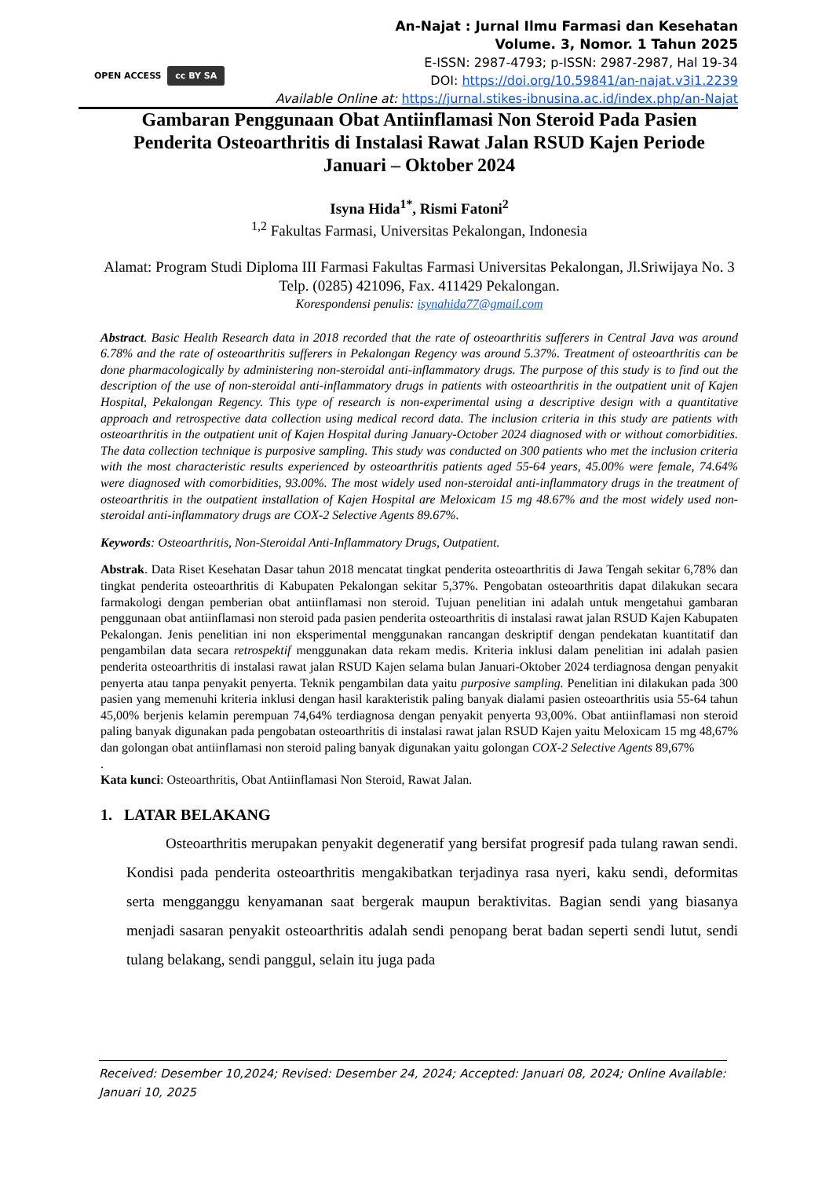An-Najat : Jurnal Ilmu Farmasi dan Kesehatan
Volume. 3, Nomor. 1 Tahun 2025
E-ISSN: 2987-4793; p-ISSN: 2987-2987, Hal 19-34
DOI: https://doi.org/10.59841/an-najat.v3i1.2239
Available Online at: https://jurnal.stikes-ibnusina.ac.id/index.php/an-Najat
OPEN ACCESS cc BY SA
Gambaran Penggunaan Obat Antiinflamasi Non Steroid Pada Pasien Penderita Osteoarthritis di Instalasi Rawat Jalan RSUD Kajen Periode Januari – Oktober 2024
Isyna Hida<sup>1*</sup>, Rismi Fatoni<sup>2</sup>
<sup>1,2</sup> Fakultas Farmasi, Universitas Pekalongan, Indonesia
Alamat: Program Studi Diploma III Farmasi Fakultas Farmasi Universitas Pekalongan, Jl.Sriwijaya No. 3 Telp. (0285) 421096, Fax. 411429 Pekalongan.
Korespondensi penulis: isynahida77@gmail.com
Abstract. Basic Health Research data in 2018 recorded that the rate of osteoarthritis sufferers in Central Java was around 6.78% and the rate of osteoarthritis sufferers in Pekalongan Regency was around 5.37%. Treatment of osteoarthritis can be done pharmacologically by administering non-steroidal anti-inflammatory drugs. The purpose of this study is to find out the description of the use of non-steroidal anti-inflammatory drugs in patients with osteoarthritis in the outpatient unit of Kajen Hospital, Pekalongan Regency. This type of research is non-experimental using a descriptive design with a quantitative approach and retrospective data collection using medical record data. The inclusion criteria in this study are patients with osteoarthritis in the outpatient unit of Kajen Hospital during January-October 2024 diagnosed with or without comorbidities. The data collection technique is purposive sampling. This study was conducted on 300 patients who met the inclusion criteria with the most characteristic results experienced by osteoarthritis patients aged 55-64 years, 45.00% were female, 74.64% were diagnosed with comorbidities, 93.00%. The most widely used non-steroidal anti-inflammatory drugs in the treatment of osteoarthritis in the outpatient installation of Kajen Hospital are Meloxicam 15 mg 48.67% and the most widely used non-steroidal anti-inflammatory drugs are COX-2 Selective Agents 89.67%.
Keywords: Osteoarthritis, Non-Steroidal Anti-Inflammatory Drugs, Outpatient.
Abstrak. Data Riset Kesehatan Dasar tahun 2018 mencatat tingkat penderita osteoarthritis di Jawa Tengah sekitar 6,78% dan tingkat penderita osteoarthritis di Kabupaten Pekalongan sekitar 5,37%. Pengobatan osteoarthritis dapat dilakukan secara farmakologi dengan pemberian obat antiinflamasi non steroid. Tujuan penelitian ini adalah untuk mengetahui gambaran penggunaan obat antiinflamasi non steroid pada pasien penderita osteoarthritis di instalasi rawat jalan RSUD Kajen Kabupaten Pekalongan. Jenis penelitian ini non eksperimental menggunakan rancangan deskriptif dengan pendekatan kuantitatif dan pengambilan data secara retrospektif menggunakan data rekam medis. Kriteria inklusi dalam penelitian ini adalah pasien penderita osteoarthritis di instalasi rawat jalan RSUD Kajen selama bulan Januari-Oktober 2024 terdiagnosa dengan penyakit penyerta atau tanpa penyakit penyerta. Teknik pengambilan data yaitu purposive sampling. Penelitian ini dilakukan pada 300 pasien yang memenuhi kriteria inklusi dengan hasil karakteristik paling banyak dialami pasien osteoarthritis usia 55-64 tahun 45,00% berjenis kelamin perempuan 74,64% terdiagnosa dengan penyakit penyerta 93,00%. Obat antiinflamasi non steroid paling banyak digunakan pada pengobatan osteoarthritis di instalasi rawat jalan RSUD Kajen yaitu Meloxicam 15 mg 48,67% dan golongan obat antiinflamasi non steroid paling banyak digunakan yaitu golongan COX-2 Selective Agents 89,67%
.
Kata kunci: Osteoarthritis, Obat Antiinflamasi Non Steroid, Rawat Jalan.
1. LATAR BELAKANG
Osteoarthritis merupakan penyakit degeneratif yang bersifat progresif pada tulang rawan sendi. Kondisi pada penderita osteoarthritis mengakibatkan terjadinya rasa nyeri, kaku sendi, deformitas serta mengganggu kenyamanan saat bergerak maupun beraktivitas. Bagian sendi yang biasanya menjadi sasaran penyakit osteoarthritis adalah sendi penopang berat badan seperti sendi lutut, sendi tulang belakang, sendi panggul, selain itu juga pada
Received: Desember 10,2024; Revised: Desember 24, 2024; Accepted: Januari 08, 2024; Online Available: Januari 10, 2025